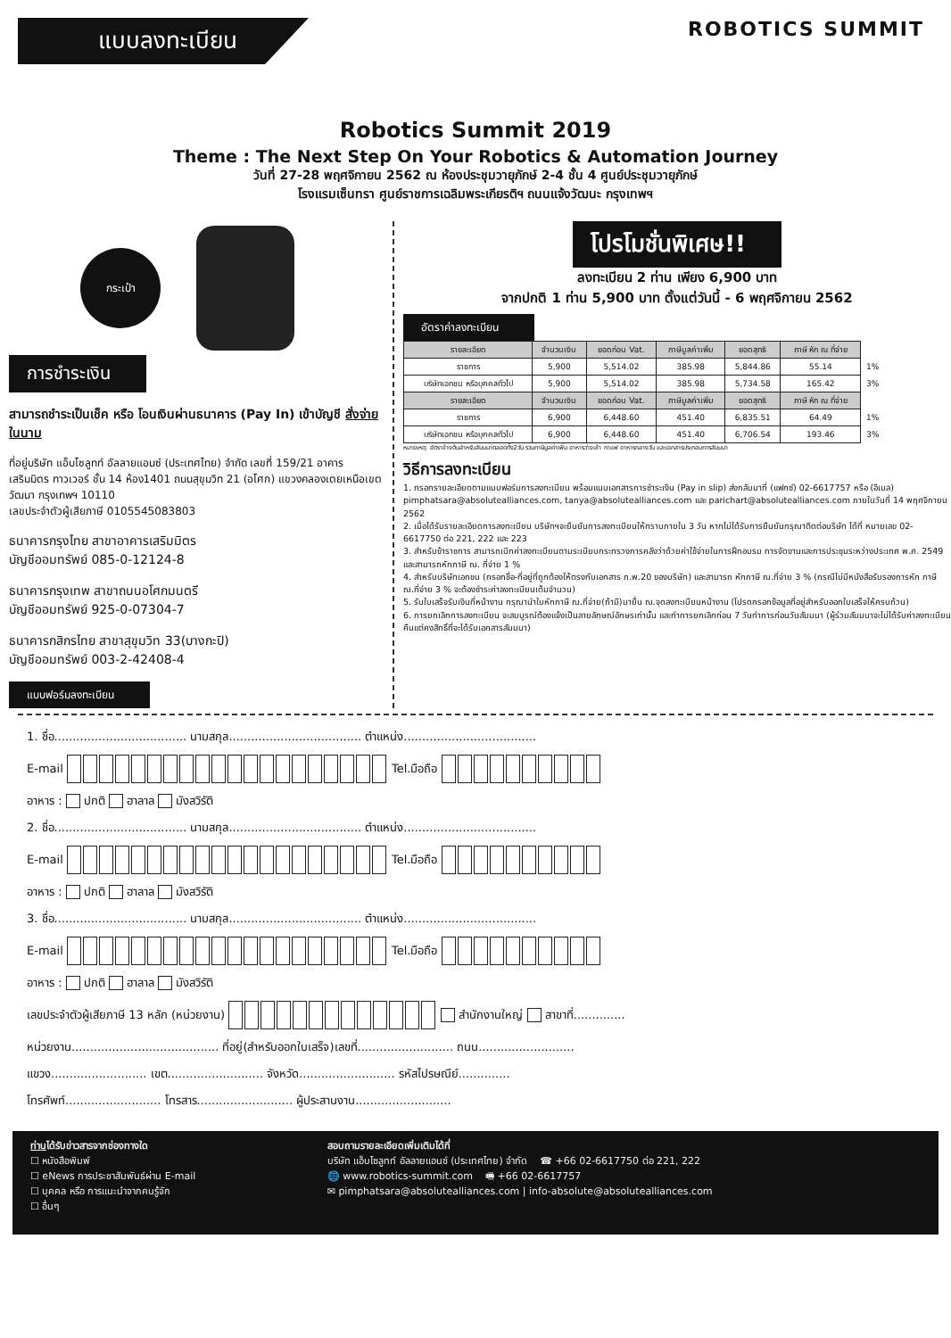แบบลงทะเบียน
ROBOTICS SUMMIT
Robotics Summit 2019
Theme : The Next Step On Your Robotics & Automation Journey
วันที่ 27-28 พฤศจิกายน 2562 ณ ห้องประชุมวายุภักษ์ 2-4 ชั้น 4 ศูนย์ประชุมวายุภักษ์
โรงแรมเซ็นทรา ศูนย์ราชการเฉลิมพระเกียรติฯ ถนนแจ้งวัฒนะ กรุงเทพฯ
กระเป๋า
การชำระเงิน
สามารถชำระเป็นเช็ค หรือ โอนเงินผ่านธนาคาร (Pay In) เข้าบัญชี สั่งจ่ายในนาม
ที่อยู่บริษัท แอ็บโซลูทท์ อัลลายแอนซ์ (ประเทศไทย) จำกัด เลขที่ 159/21 อาคารเสริมมิตร ทาวเวอร์ ชั้น 14 ห้อง1401 ถนนสุขุมวิท 21 (อโศก) แขวงคลองเตยเหนือเขตวัฒนา กรุงเทพฯ 10110
เลขประจำตัวผู้เสียภาษี 0105545083803
ธนาคารกรุงไทย สาขาอาคารเสริมมิตร
บัญชีออมทรัพย์ 085-0-12124-8
ธนาคารกรุงเทพ สาขาถนนอโศกมนตรี
บัญชีออมทรัพย์ 925-0-07304-7
ธนาคารกสิกรไทย สาขาสุขุมวิท 33(บางกะปิ)
บัญชีออมทรัพย์ 003-2-42408-4
แบบฟอร์มลงทะเบียน
โปรโมชั่นพิเศษ!!
ลงทะเบียน 2 ท่าน เพียง 6,900 บาท
จากปกติ 1 ท่าน 5,900 บาท ตั้งแต่วันนี้ - 6 พฤศจิกายน 2562
อัตราค่าลงทะเบียน
| รายละเอียด | จำนวนเงิน | ยอดก่อน Vat. | ภาษีมูลค่าเพิ่ม | ยอดสุทธิ | ภาษี หัก ณ ที่จ่าย | |
| ราชการ | 5,900 | 5,514.02 | 385.98 | 5,844.86 | 55.14 | 1% |
| บริษัทเอกชน หรือบุคคลทั่วไป | 5,900 | 5,514.02 | 385.98 | 5,734.58 | 165.42 | 3% |
| รายละเอียด | จำนวนเงิน | ยอดก่อน Vat. | ภาษีมูลค่าเพิ่ม | ยอดสุทธิ | ภาษี หัก ณ ที่จ่าย | |
| ราชการ | 6,900 | 6,448.60 | 451.40 | 6,835.51 | 64.49 | 1% |
| บริษัทเอกชน หรือบุคคลทั่วไป | 6,900 | 6,448.60 | 451.40 | 6,706.54 | 193.46 | 3% |
หมายเหตุ: อัตราข้างต้นสำหรับสัมมนาตลอดทั้ง2วัน รวมภาษีมูลค่าเพิ่ม อาหารว่างเช้า กาแฟ อาหารกลางวัน และเอกสารประกอบการสัมมนา
วิธีการลงทะเบียน
1. กรอกรายละเอียดตามแบบฟอร์มการลงทะเบียน พร้อมแนบเอกสารการชำระเงิน (Pay in slip) ส่งกลับมาที่ (แฟกซ์) 02-6617757 หรือ (อีเมล) pimphatsara@absolutealliances.com, tanya@absolutealliances.com และ parichart@absolutealliances.com ภายในวันที่ 14 พฤศจิกายน 2562
2. เมื่อได้รับรายละเอียดการลงทะเบียน บริษัทฯจะยืนยันการลงทะเบียนให้ทราบภายใน 3 วัน หากไม่ได้รับการยืนยันกรุณาติดต่อบริษัท ได้ที่ หมายเลข 02-6617750 ต่อ 221, 222 และ 223
3. สำหรับข้าราชการ สามารถเบิกค่าลงทะเบียนตามระเบียบกระทรวงการคลังว่าด้วยค่าใช้จ่ายในการฝึกอบรม การจัดงานและการประชุมระหว่างประเทศ พ.ศ. 2549 และสามารถหักภาษี ณ. ที่จ่าย 1 %
4. สำหรับบริษัทเอกชน (กรอกชื่อ-ที่อยู่ที่ถูกต้องให้ตรงกับเอกสาร ภ.พ.20 ของบริษัท) และสามารถ หักภาษี ณ.ที่จ่าย 3 % (กรณีไม่มีหนังสือรับรองการหัก ภาษี ณ.ที่จ่าย 3 % จะต้องชำระค่าลงทะเบียนเต็มจำนวน)
5. รับใบเสร็จรับเงินที่หน้างาน กรุณานำใบหักภาษี ณ.ที่จ่าย(ถ้ามี)มายื่น ณ.จุดลงทะเบียนหน้างาน (โปรดกรอกข้อมูลที่อยู่สำหรับออกใบเสร็จให้ครบถ้วน)
6. การยกเลิกการลงทะเบียน จะสมบูรณ์ต้องแจ้งเป็นลายลักษณ์อักษรเท่านั้น และทำการยกเลิกก่อน 7 วันทำการก่อนวันสัมมนา (ผู้ร่วมสัมมนาจะไม่ได้รับค่าลงทะเบียนคืนแต่คงสิทธิ์ที่จะได้รับเอกสารสัมมนา)
1. ชื่อ.................................... นามสกุล.................................... ตำแหน่ง....................................
E-mail Tel.มือถือ
อาหาร : ปกติ ฮาลาล มังสวิรัติ
2. ชื่อ.................................... นามสกุล.................................... ตำแหน่ง....................................
E-mail Tel.มือถือ
อาหาร : ปกติ ฮาลาล มังสวิรัติ
3. ชื่อ.................................... นามสกุล.................................... ตำแหน่ง....................................
E-mail Tel.มือถือ
อาหาร : ปกติ ฮาลาล มังสวิรัติ
เลขประจำตัวผู้เสียภาษี 13 หลัก (หน่วยงาน) สำนักงานใหญ่ สาขาที่..............
หน่วยงาน........................................ ที่อยู่(สำหรับออกใบเสร็จ)เลขที่.......................... ถนน..........................
แขวง.......................... เขต.......................... จังหวัด.......................... รหัสไปรษณีย์..............
โทรศัพท์.......................... โทรสาร.......................... ผู้ประสานงาน..........................
ท่านได้รับข่าวสารจากช่องทางใด
☐ หนังสือพิมพ์
☐ eNews การประชาสัมพันธ์ผ่าน E-mail
☐ บุคคล หรือ การแนะนำจากคนรู้จัก
☐ อื่นๆ
สอบถามรายละเอียดเพิ่มเติมได้ที่
บริษัท แอ็บโซลูทท์ อัลลายแอนซ์ (ประเทศไทย) จำกัด ☎ +66 02-6617750 ต่อ 221, 222
🌐 www.robotics-summit.com 🖷 +66 02-6617757
✉ pimphatsara@absolutealliances.com | info-absolute@absolutealliances.com